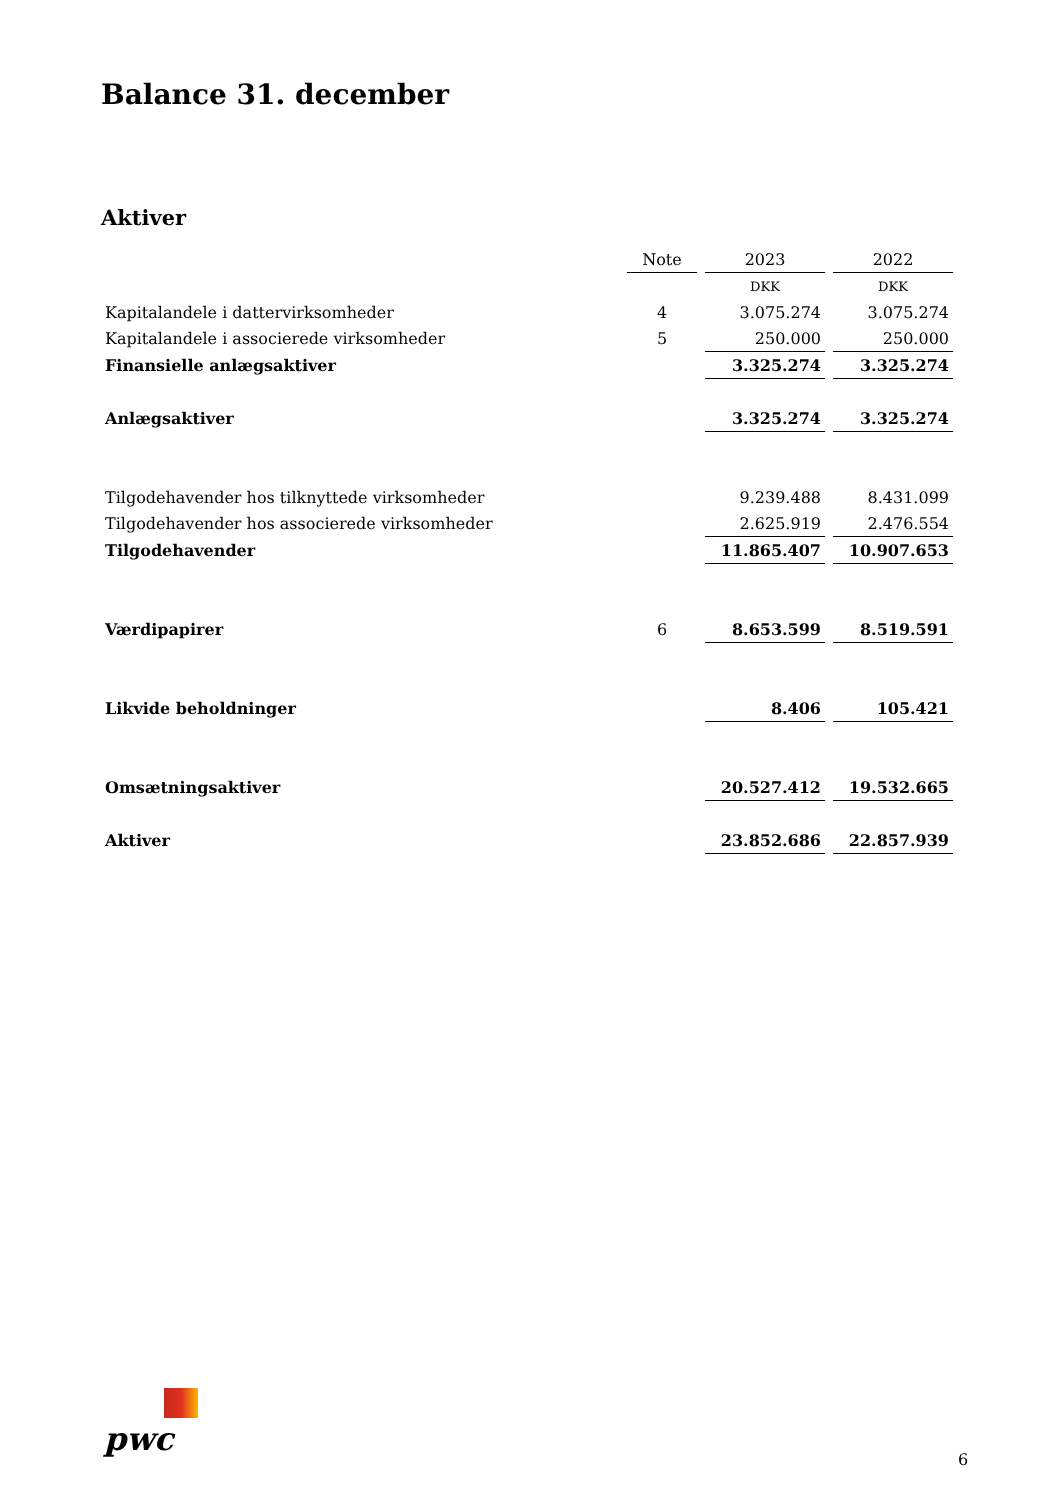Balance 31. december
Aktiver
| | Note | 2023 | 2022 |
| | | DKK | DKK |
| Kapitalandele i dattervirksomheder | 4 | 3.075.274 | 3.075.274 |
| Kapitalandele i associerede virksomheder | 5 | 250.000 | 250.000 |
| Finansielle anlægsaktiver | | 3.325.274 | 3.325.274 |
| Anlægsaktiver | | 3.325.274 | 3.325.274 |
| Tilgodehavender hos tilknyttede virksomheder | | 9.239.488 | 8.431.099 |
| Tilgodehavender hos associerede virksomheder | | 2.625.919 | 2.476.554 |
| Tilgodehavender | | 11.865.407 | 10.907.653 |
| Værdipapirer | 6 | 8.653.599 | 8.519.591 |
| Likvide beholdninger | | 8.406 | 105.421 |
| Omsætningsaktiver | | 20.527.412 | 19.532.665 |
| Aktiver | | 23.852.686 | 22.857.939 |
pwc
6